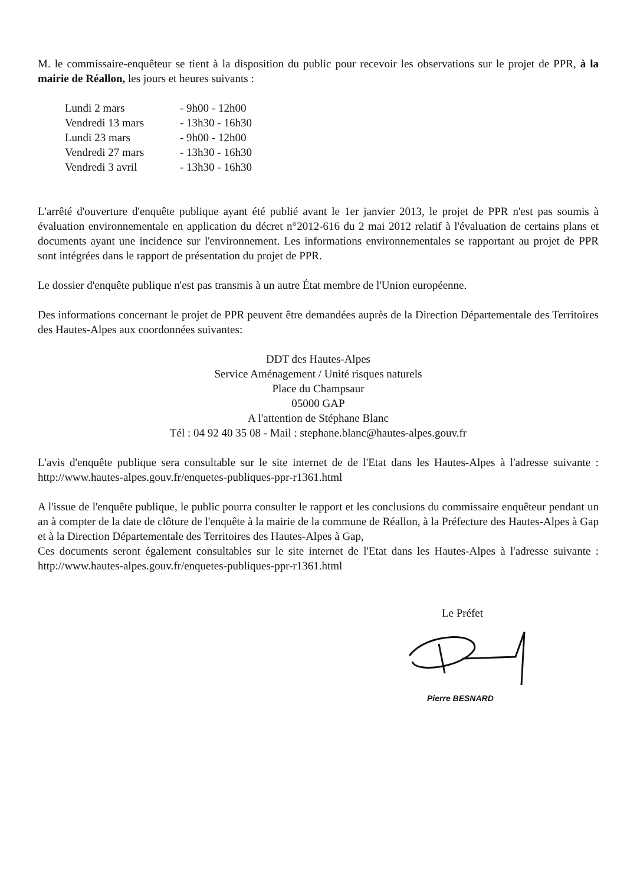M. le commissaire-enquêteur se tient à la disposition du public pour recevoir les observations sur le projet de PPR, à la mairie de Réallon, les jours et heures suivants :
Lundi 2 mars - 9h00 - 12h00
Vendredi 13 mars - 13h30 - 16h30
Lundi 23 mars - 9h00 - 12h00
Vendredi 27 mars - 13h30 - 16h30
Vendredi 3 avril - 13h30 - 16h30
L'arrêté d'ouverture d'enquête publique ayant été publié avant le 1er janvier 2013, le projet de PPR n'est pas soumis à évaluation environnementale en application du décret n°2012-616 du 2 mai 2012 relatif à l'évaluation de certains plans et documents ayant une incidence sur l'environnement. Les informations environnementales se rapportant au projet de PPR sont intégrées dans le rapport de présentation du projet de PPR.
Le dossier d'enquête publique n'est pas transmis à un autre État membre de l'Union européenne.
Des informations concernant le projet de PPR peuvent être demandées auprès de la Direction Départementale des Territoires des Hautes-Alpes aux coordonnées suivantes:
DDT des Hautes-Alpes
Service Aménagement / Unité risques naturels
Place du Champsaur
05000 GAP
A l'attention de Stéphane Blanc
Tél : 04 92 40 35 08 - Mail : stephane.blanc@hautes-alpes.gouv.fr
L'avis d'enquête publique sera consultable sur le site internet de de l'Etat dans les Hautes-Alpes à l'adresse suivante : http://www.hautes-alpes.gouv.fr/enquetes-publiques-ppr-r1361.html
A l'issue de l'enquête publique, le public pourra consulter le rapport et les conclusions du commissaire enquêteur pendant un an à compter de la date de clôture de l'enquête à la mairie de la commune de Réallon, à la Préfecture des Hautes-Alpes à Gap et à la Direction Départementale des Territoires des Hautes-Alpes à Gap,
Ces documents seront également consultables sur le site internet de l'Etat dans les Hautes-Alpes à l'adresse suivante : http://www.hautes-alpes.gouv.fr/enquetes-publiques-ppr-r1361.html
Le Préfet
Pierre BESNARD